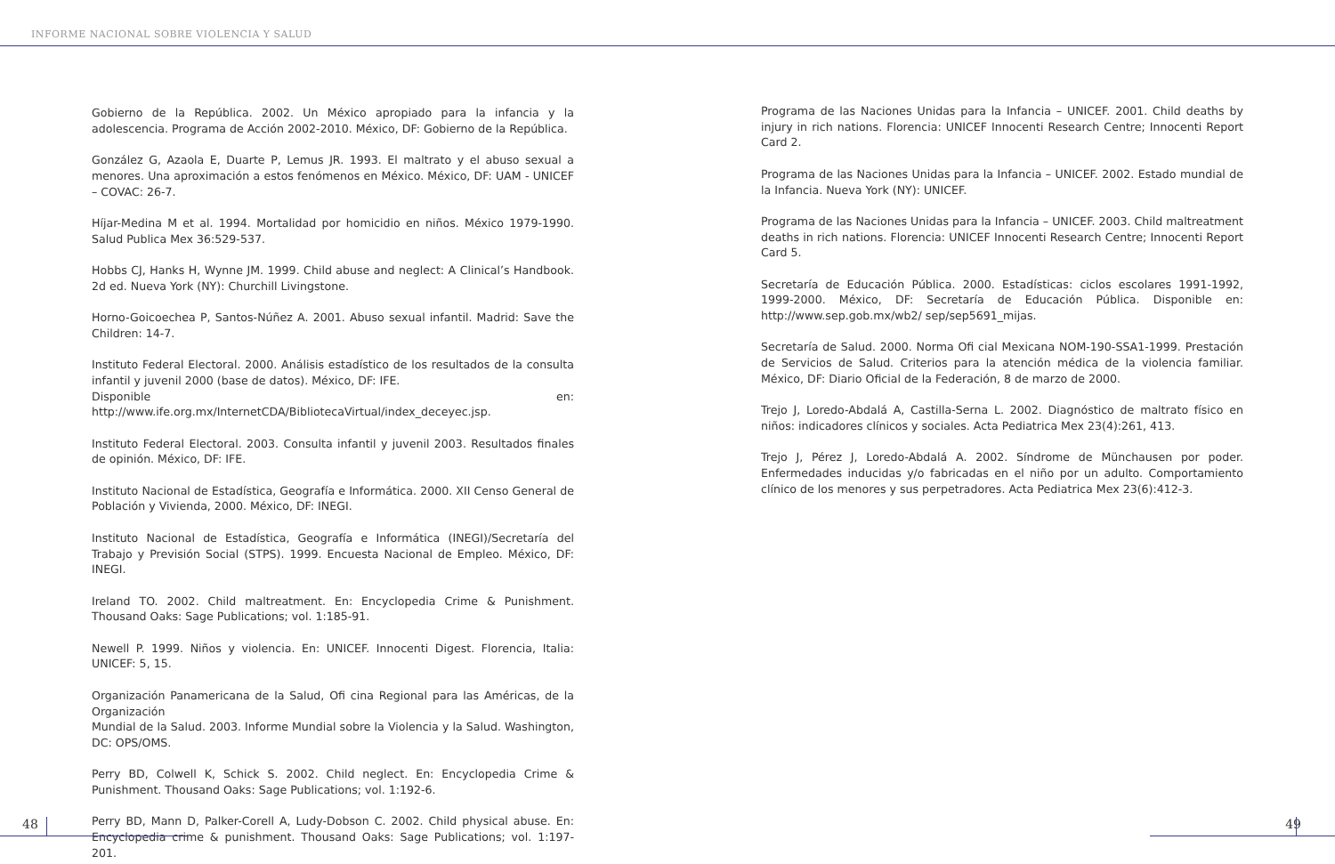INFORME NACIONAL SOBRE VIOLENCIA Y SALUD
Gobierno de la República. 2002. Un México apropiado para la infancia y la adolescencia. Programa de Acción 2002-2010. México, DF: Gobierno de la República.
González G, Azaola E, Duarte P, Lemus JR. 1993. El maltrato y el abuso sexual a menores. Una aproximación a estos fenómenos en México. México, DF: UAM - UNICEF – COVAC: 26-7.
Híjar-Medina M et al. 1994. Mortalidad por homicidio en niños. México 1979-1990. Salud Publica Mex 36:529-537.
Hobbs CJ, Hanks H, Wynne JM. 1999. Child abuse and neglect: A Clinical’s Handbook. 2d ed. Nueva York (NY): Churchill Livingstone.
Horno-Goicoechea P, Santos-Núñez A. 2001. Abuso sexual infantil. Madrid: Save the Children: 14-7.
Instituto Federal Electoral. 2000. Análisis estadístico de los resultados de la consulta infantil y juvenil 2000 (base de datos). México, DF: IFE.
Disponible en: http://www.ife.org.mx/InternetCDA/BibliotecaVirtual/index_deceyec.jsp.
Instituto Federal Electoral. 2003. Consulta infantil y juvenil 2003. Resultados finales de opinión. México, DF: IFE.
Instituto Nacional de Estadística, Geografía e Informática. 2000. XII Censo General de Población y Vivienda, 2000. México, DF: INEGI.
Instituto Nacional de Estadística, Geografía e Informática (INEGI)/Secretaría del Trabajo y Previsión Social (STPS). 1999. Encuesta Nacional de Empleo. México, DF: INEGI.
Ireland TO. 2002. Child maltreatment. En: Encyclopedia Crime & Punishment. Thousand Oaks: Sage Publications; vol. 1:185-91.
Newell P. 1999. Niños y violencia. En: UNICEF. Innocenti Digest. Florencia, Italia: UNICEF: 5, 15.
Organización Panamericana de la Salud, Ofi cina Regional para las Américas, de la Organización
Mundial de la Salud. 2003. Informe Mundial sobre la Violencia y la Salud. Washington, DC: OPS/OMS.
Perry BD, Colwell K, Schick S. 2002. Child neglect. En: Encyclopedia Crime & Punishment. Thousand Oaks: Sage Publications; vol. 1:192-6.
Perry BD, Mann D, Palker-Corell A, Ludy-Dobson C. 2002. Child physical abuse. En: Encyclopedia crime & punishment. Thousand Oaks: Sage Publications; vol. 1:197-201.
Programa de las Naciones Unidas para la Infancia – UNICEF. 2001. Child deaths by injury in rich nations. Florencia: UNICEF Innocenti Research Centre; Innocenti Report Card 2.
Programa de las Naciones Unidas para la Infancia – UNICEF. 2002. Estado mundial de la Infancia. Nueva York (NY): UNICEF.
Programa de las Naciones Unidas para la Infancia – UNICEF. 2003. Child maltreatment deaths in rich nations. Florencia: UNICEF Innocenti Research Centre; Innocenti Report Card 5.
Secretaría de Educación Pública. 2000. Estadísticas: ciclos escolares 1991-1992, 1999-2000. México, DF: Secretaría de Educación Pública. Disponible en: http://www.sep.gob.mx/wb2/ sep/sep5691_mijas.
Secretaría de Salud. 2000. Norma Ofi cial Mexicana NOM-190-SSA1-1999. Prestación de Servicios de Salud. Criterios para la atención médica de la violencia familiar. México, DF: Diario Oficial de la Federación, 8 de marzo de 2000.
Trejo J, Loredo-Abdalá A, Castilla-Serna L. 2002. Diagnóstico de maltrato físico en niños: indicadores clínicos y sociales. Acta Pediatrica Mex 23(4):261, 413.
Trejo J, Pérez J, Loredo-Abdalá A. 2002. Síndrome de Münchausen por poder. Enfermedades inducidas y/o fabricadas en el niño por un adulto. Comportamiento clínico de los menores y sus perpetradores. Acta Pediatrica Mex 23(6):412-3.
48 49